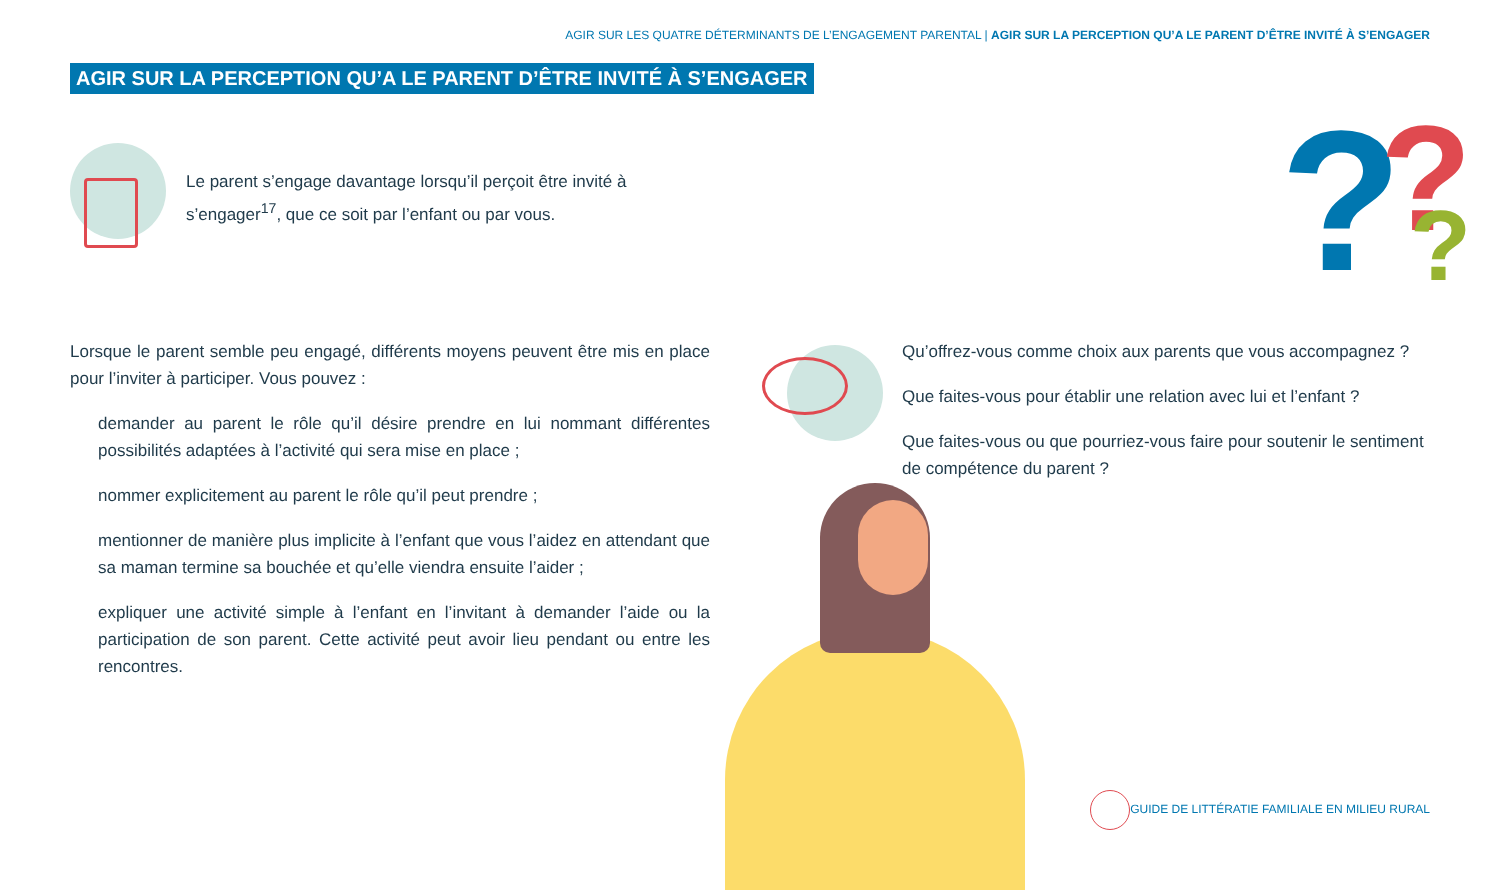AGIR SUR LES QUATRE DÉTERMINANTS DE L’ENGAGEMENT PARENTAL | AGIR SUR LA PERCEPTION QU’A LE PARENT D’ÊTRE INVITÉ À S’ENGAGER
AGIR SUR LA PERCEPTION QU’A LE PARENT D’ÊTRE INVITÉ À S’ENGAGER
Le parent s’engage davantage lorsqu’il perçoit être invité à s’engager<sup>17</sup>, que ce soit par l’enfant ou par vous.
?
?
?
Lorsque le parent semble peu engagé, différents moyens peuvent être mis en place pour l’inviter à participer. Vous pouvez :
demander au parent le rôle qu’il désire prendre en lui nommant différentes possibilités adaptées à l’activité qui sera mise en place ;
nommer explicitement au parent le rôle qu’il peut prendre ;
mentionner de manière plus implicite à l’enfant que vous l’aidez en attendant que sa maman termine sa bouchée et qu’elle viendra ensuite l’aider ;
expliquer une activité simple à l’enfant en l’invitant à demander l’aide ou la participation de son parent. Cette activité peut avoir lieu pendant ou entre les rencontres.
Qu’offrez-vous comme choix aux parents que vous accompagnez ?
Que faites-vous pour établir une relation avec lui et l’enfant ?
Que faites-vous ou que pourriez-vous faire pour soutenir le sentiment de compétence du parent ?
GUIDE DE LITTÉRATIE FAMILIALE EN MILIEU RURAL